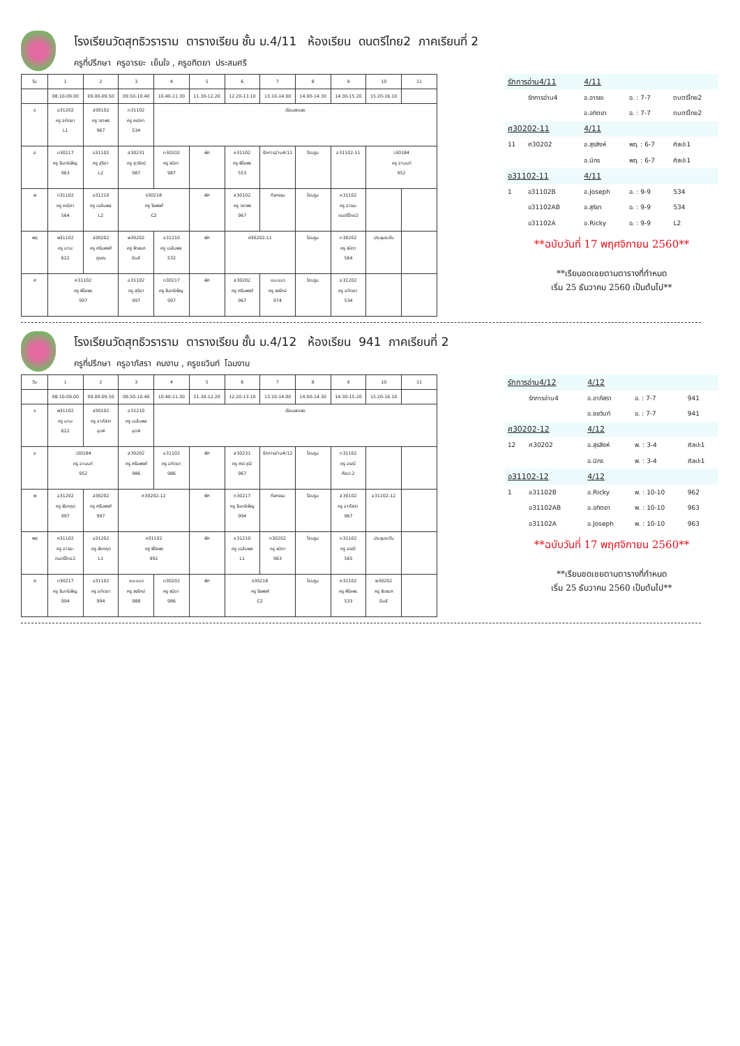โรงเรียนวัดสุทธิวราราม ตารางเรียน ชั้น ม.4/11 ห้องเรียน ดนตรีไทย2 ภาคเรียนที่ 2
ครูที่ปรึกษา ครูอารยะ เย็นใจ , ครูอทิตยา ประสมศรี
| วัน | 1 | 2 | 3 | 4 | 5 | 6 | 7 | 8 | 9 | 10 | 11 |
| | 08.10-09.00 | 09.00-09.50 | 09.50-10.40 | 10.40-11.30 | 11.30-12.20 | 12.20-13.10 | 13.10-14.00 | 14.00-14.30 | 14.30-15.20 | 15.20-16.10 | |
| จ | อ31202 ครู อทิตยา L1 | ส30102 ครู วราพร 967 | ท31102 ครู คณิภา 534 | เรียนชดเชย | | | | | | | |
| อ | ท30217 ครู จันทร์เพ็ญ 963 | อ31102 ครู สุริยา L2 | ส30231 ครู สุวรัตน์ 987 | ท30202 ครู ชนิดา 987 | พัก | ค31102 ครู พิไลพร 553 | รักการอ่าน4/11 | โฮมรูม | อ31102-11 | ว30184 ครู อานนท์ 952 | |
| พ | ท31102 ครู คณิภา 564 | อ31210 ครู เฉลิมพล L2 | ง30218 ครู จิรพงศ์ C2 | | พัก | ส30102 ครู วราพร 967 | กิจกรรม | โฮมรูม | ค31102 ครู อารยะ ดนตรีไทย2 | | |
| พฤ | พ31102 ครู มานะ 622 | ส30202 ครู ศรันพงศ์ ภูษณ | พ30202 ครู ชิดชนก ยิมส์ | อ31210 ครู เฉลิมพล 532 | พัก | ศ30202-11 | | โฮมรูม | ท30202 ครู ชนิดา 564 | ประชุมระดับ | |
| ศ | ค31102 ครู พิไลพร 997 | | อ31102 ครู สุริยา 997 | ท30217 ครู จันทร์เพ็ญ 997 | พัก | ส30202 ครู ศรันพงศ์ 967 | แนะแนว ครู จงรักษ์ 974 | โฮมรูม | อ31202 ครู อทิตยา 534 | | |
| รักการอ่าน4/11 | | 4/11 | | |
| | รักการอ่าน4 | อ.อารยะ | อ. : 7-7 | ดนตรีไทย2 |
| | | อ.อทิตยา | อ. : 7-7 | ดนตรีไทย2 |
| ศ30202-11 | | 4/11 | | |
| 11 | ศ30202 | อ.สุรสิงห์ | พฤ. : 6-7 | ศิลปะ1 |
| | | อ.นิกร | พฤ. : 6-7 | ศิลปะ1 |
| อ31102-11 | | 4/11 | | |
| 1 | อ31102B | อ.Joseph | อ. : 9-9 | 534 |
| | อ31102AB | อ.สุริยา | อ. : 9-9 | 534 |
| | อ31102A | อ.Ricky | อ. : 9-9 | L2 |
**ฉบับวันที่ 17 พฤศจิกายน 2560**
**เรียนชดเชยตามตารางที่กำหนด
เริ่ม 25 ธันวาคม 2560 เป็นต้นไป**
โรงเรียนวัดสุทธิวราราม ตารางเรียน ชั้น ม.4/12 ห้องเรียน 941 ภาคเรียนที่ 2
ครูที่ปรึกษา ครูอาภัสรา คนงาน , ครูชยวินท์ โฉมงาม
| วัน | 1 | 2 | 3 | 4 | 5 | 6 | 7 | 8 | 9 | 10 | 11 |
| | 08.10-09.00 | 09.00-09.50 | 09.50-10.40 | 10.40-11.30 | 11.30-12.20 | 12.20-13.10 | 13.10-14.00 | 14.00-14.30 | 14.30-15.20 | 15.20-16.10 | |
| จ | พ31102 ครู มานะ 622 | ส30102 ครู อาภัสรา อุต4 | อ31210 ครู เฉลิมพล อุต4 | เรียนชดเชย | | | | | | | |
| อ | ว30184 ครู อานนท์ 952 | | ส30202 ครู ศรันพงศ์ 986 | อ31102 ครู อทิตยา 986 | พัก | ส30231 ครู ศราวุฒิ 967 | รักการอ่าน4/12 | โฮมรูม | ท31102 ครู อรณี ศิลปะ2 | | |
| พ | อ31202 ครู ชัยกฤต 997 | ส30202 ครู ศรันพงศ์ 997 | ศ30202-12 | | พัก | ท30217 ครู จันทร์เพ็ญ 994 | กิจกรรม | โฮมรูม | ส30102 ครู อาภัสรา 967 | อ31102-12 | |
| พฤ | ค31102 ครู อารยะ ดนตรีไทย2 | อ31202 ครู ชัยกฤต L1 | ค31102 ครู พิไลพร 992 | | พัก | อ31210 ครู เฉลิมพล L1 | ท30202 ครู ชนิดา 963 | โฮมรูม | ท31102 ครู อรณี 565 | ประชุมระดับ | |
| ศ | ท30217 ครู จันทร์เพ็ญ 994 | อ31102 ครู อทิตยา 994 | แนะแนว ครู จงรักษ์ 988 | ท30202 ครู ชนิดา 986 | พัก | ง30218 ครู จิรพงศ์ C2 | | โฮมรูม | ค31102 ครู พิไลพร 533 | พ30202 ครู ชิดชนก ยิมส์ | |
| รักการอ่าน4/12 | | 4/12 | | |
| | รักการอ่าน4 | อ.อาภัสรา | อ. : 7-7 | 941 |
| | | อ.ชยวินท์ | อ. : 7-7 | 941 |
| ศ30202-12 | | 4/12 | | |
| 12 | ศ30202 | อ.สุรสิงห์ | พ. : 3-4 | ศิลปะ1 |
| | | อ.นิกร | พ. : 3-4 | ศิลปะ1 |
| อ31102-12 | | 4/12 | | |
| 1 | อ31102B | อ.Ricky | พ. : 10-10 | 962 |
| | อ31102AB | อ.อทิตยา | พ. : 10-10 | 963 |
| | อ31102A | อ.Joseph | พ. : 10-10 | 963 |
**ฉบับวันที่ 17 พฤศจิกายน 2560**
**เรียนชดเชยตามตารางที่กำหนด
เริ่ม 25 ธันวาคม 2560 เป็นต้นไป**